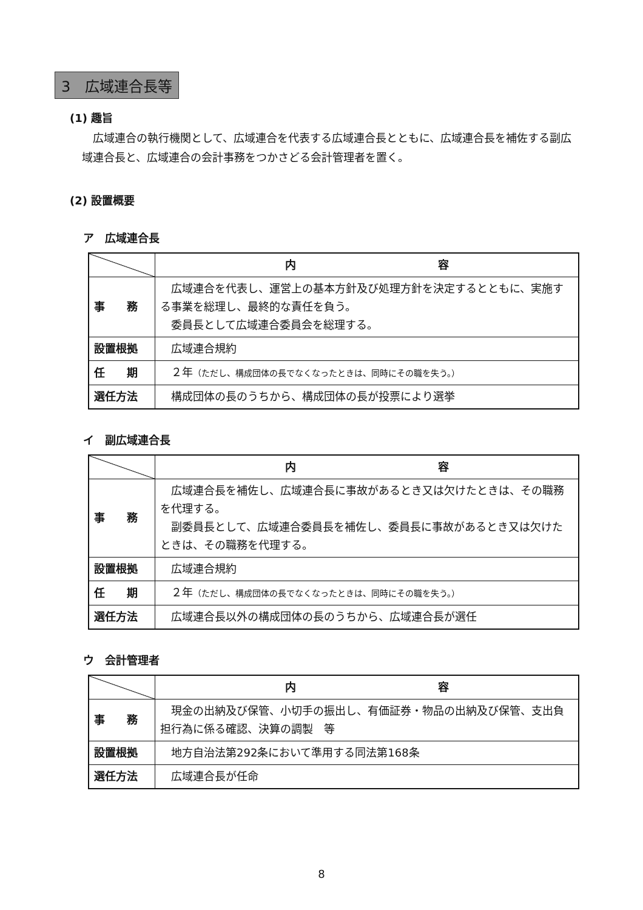3　広域連合長等
(1) 趣旨
　広域連合の執行機関として、広域連合を代表する広域連合長とともに、広域連合長を補佐する副広域連合長と、広域連合の会計事務をつかさどる会計管理者を置く。
(2) 設置概要
ア　広域連合長
| | 内 容 |
| --- | --- |
| 事 務 | 広域連合を代表し、運営上の基本方針及び処理方針を決定するとともに、実施する事業を総理し、最終的な責任を負う。 委員長として広域連合委員会を総理する。 |
| 設置根拠 | 広域連合規約 |
| 任 期 | ２年 （ただし、構成団体の長でなくなったときは、同時にその職を失う。） |
| 選任方法 | 構成団体の長のうちから、構成団体の長が投票により選挙 |
イ　副広域連合長
| | 内 容 |
| --- | --- |
| 事 務 | 広域連合長を補佐し、広域連合長に事故があるとき又は欠けたときは、その職務を代理する。 副委員長として、広域連合委員長を補佐し、委員長に事故があるとき又は欠けたときは、その職務を代理する。 |
| 設置根拠 | 広域連合規約 |
| 任 期 | ２年 （ただし、構成団体の長でなくなったときは、同時にその職を失う。） |
| 選任方法 | 広域連合長以外の構成団体の長のうちから、広域連合長が選任 |
ウ　会計管理者
| | 内 容 |
| --- | --- |
| 事 務 | 現金の出納及び保管、小切手の振出し、有価証券・物品の出納及び保管、支出負担行為に係る確認、決算の調製 等 |
| 設置根拠 | 地方自治法第292条において準用する同法第168条 |
| 選任方法 | 広域連合長が任命 |
8